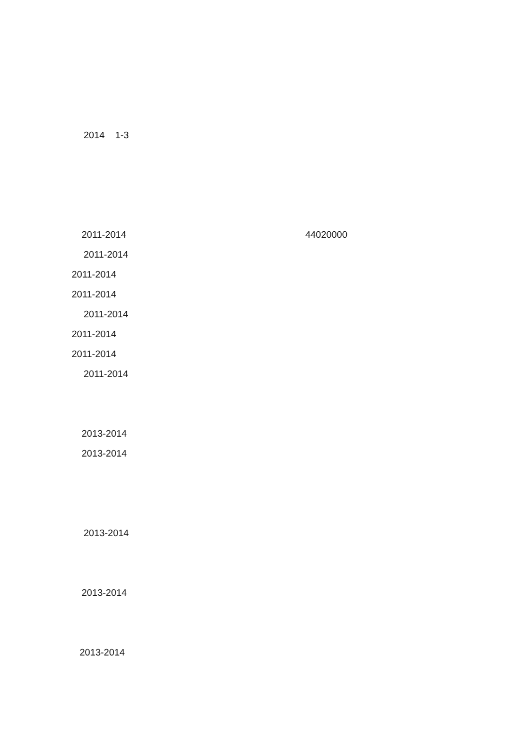2014 1-3
2011-2014 44020000
2011-2014
2011-2014
2011-2014
2011-2014
2011-2014
2011-2014
2011-2014
2013-2014
2013-2014
2013-2014
2013-2014
2013-2014